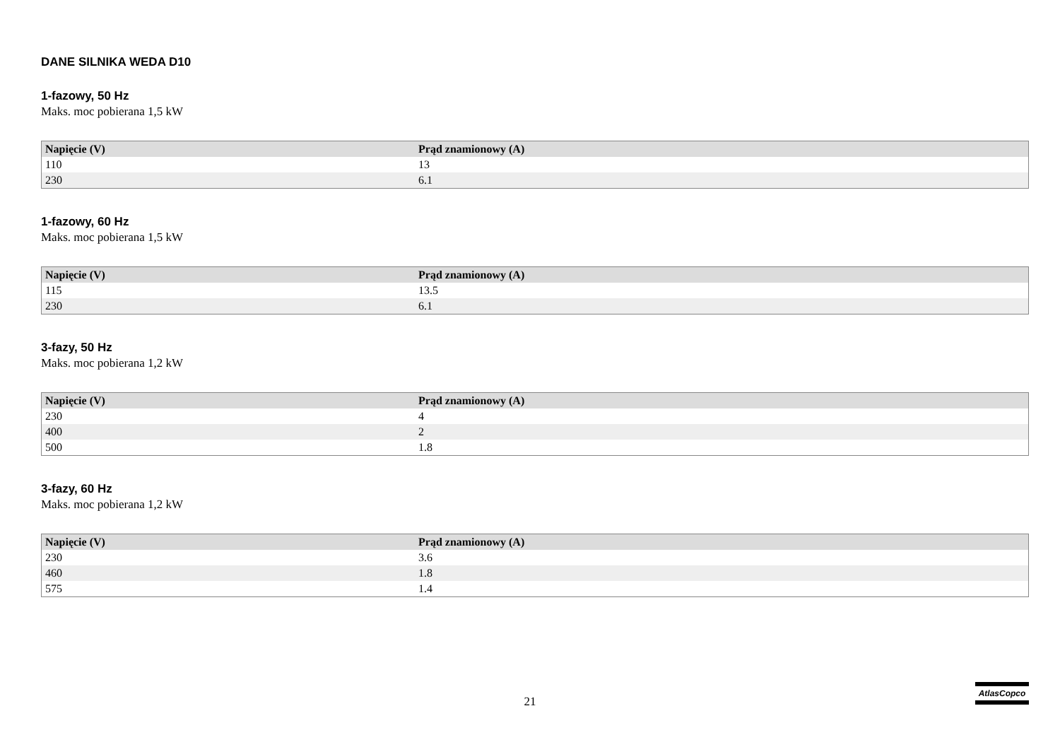DANE SILNIKA WEDA D10
1-fazowy, 50 Hz
Maks. moc pobierana 1,5 kW
| Napięcie (V) | Prąd znamionowy (A) |
| --- | --- |
| 110 | 13 |
| 230 | 6.1 |
1-fazowy, 60 Hz
Maks. moc pobierana 1,5 kW
| Napięcie (V) | Prąd znamionowy (A) |
| --- | --- |
| 115 | 13.5 |
| 230 | 6.1 |
3-fazy, 50 Hz
Maks. moc pobierana 1,2 kW
| Napięcie (V) | Prąd znamionowy (A) |
| --- | --- |
| 230 | 4 |
| 400 | 2 |
| 500 | 1.8 |
3-fazy, 60 Hz
Maks. moc pobierana 1,2 kW
| Napięcie (V) | Prąd znamionowy (A) |
| --- | --- |
| 230 | 3.6 |
| 460 | 1.8 |
| 575 | 1.4 |
21
AtlasCopco